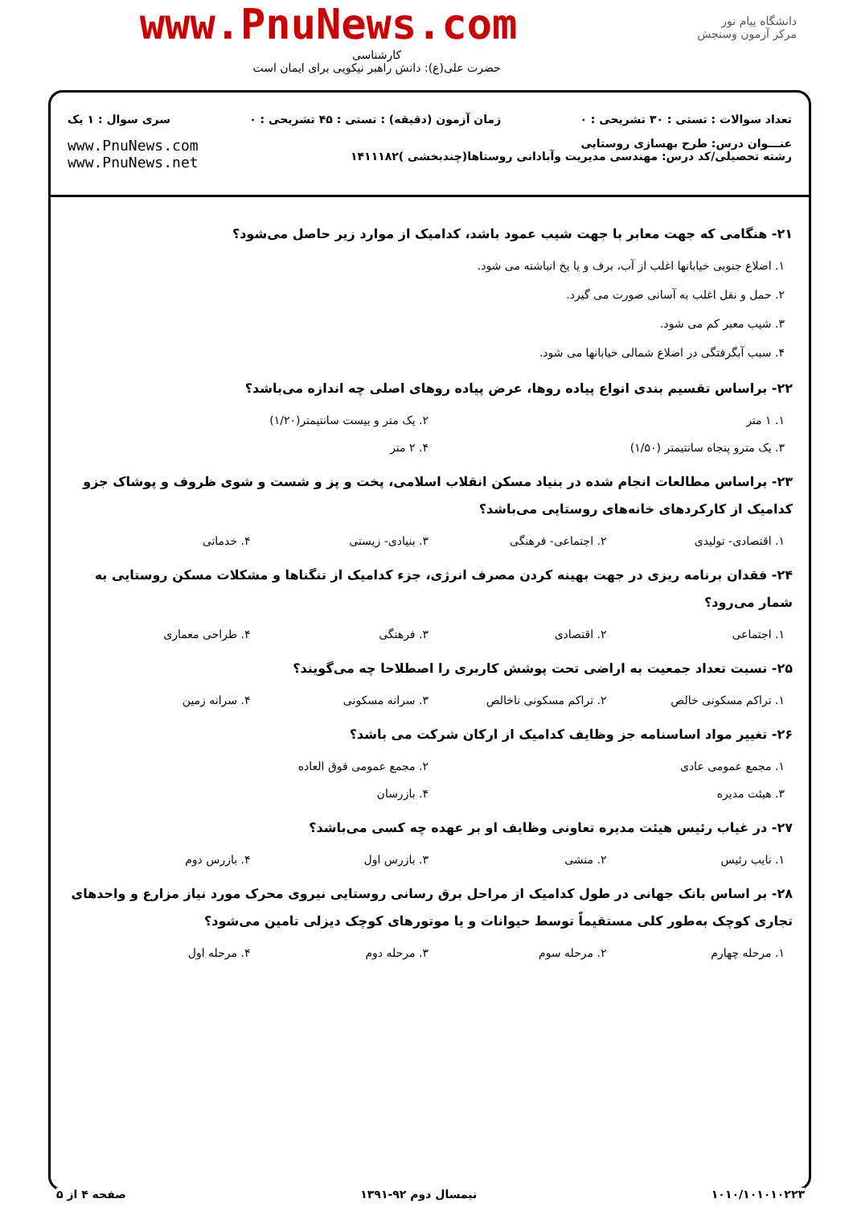دانشگاه پیام نور
مرکز آزمون وسنجش
www.PnuNews.com
کارشناسی
حضرت علی(ع): دانش راهبر نیکویی برای ایمان است
تعداد سوالات : تستی : ۳۰ تشریحی : ۰ زمان آزمون (دقیقه) : تستی : ۴۵ تشریحی : ۰ سری سوال : ۱ یک
عنـــوان درس: طرح بهسازی روستایی
رشته تحصیلی/کد درس: مهندسی مدیریت وآبادانی روستاها(چندبخشی )۱۴۱۱۱۸۲ www.PnuNews.com
www.PnuNews.net
۲۱- هنگامی که جهت معابر با جهت شیب عمود باشد، کدامیک از موارد زیر حاصل می‌شود؟
۱. اضلاع جنوبی خیابانها اغلب از آب، برف و یا یخ انباشته می شود.
۲. حمل و نقل اغلب به آسانی صورت می گیرد.
۳. شیب معبر کم می شود.
۴. سبب آبگرفتگی در اضلاع شمالی خیابانها می شود.
۲۲- براساس تقسیم بندی انواع پیاده روها، عرض پیاده روهای اصلی چه اندازه می‌باشد؟
۱. ۱ متر ۲. یک متر و بیست سانتیمتر(۱/۲۰)
۳. یک مترو پنجاه سانتیمتر (۱/۵۰) ۴. ۲ متر
۲۳- براساس مطالعات انجام شده در بنیاد مسکن انقلاب اسلامی، پخت و پز و شست و شوی ظروف و پوشاک جزو کدامیک از کارکردهای خانه‌های روستایی می‌باشد؟
۱. اقتصادی- تولیدی ۲. اجتماعی- فرهنگی ۳. بنیادی- زیستی ۴. خدماتی
۲۴- فقدان برنامه ریزی در جهت بهینه کردن مصرف انرژی، جزء کدامیک از تنگناها و مشکلات مسکن روستایی به شمار می‌رود؟
۱. اجتماعی ۲. اقتصادی ۳. فرهنگی ۴. طراحی معماری
۲۵- نسبت تعداد جمعیت به اراضی تحت پوشش کاربری را اصطلاحا چه می‌گویند؟
۱. تراکم مسکونی خالص ۲. تراکم مسکونی ناخالص ۳. سرانه مسکونی ۴. سرانه زمین
۲۶- تغییر مواد اساسنامه جز وظایف کدامیک از ارکان شرکت می باشد؟
۱. مجمع عمومی عادی ۲. مجمع عمومی فوق العاده
۳. هیئت مدیره ۴. بازرسان
۲۷- در غیاب رئیس هیئت مدیره تعاونی وظایف او بر عهده چه کسی می‌باشد؟
۱. نایب رئیس ۲. منشی ۳. بازرس اول ۴. بازرس دوم
۲۸- بر اساس بانک جهانی در طول کدامیک از مراحل برق رسانی روستایی نیروی محرک مورد نیاز مزارع و واحدهای تجاری کوچک به‌طور کلی مستقیماً توسط حیوانات و یا موتورهای کوچک دیزلی تامین می‌شود؟
۱. مرحله چهارم ۲. مرحله سوم ۳. مرحله دوم ۴. مرحله اول
۱۰۱۰/۱۰۱۰۱۰۲۲۳ نیمسال دوم ۹۲-۱۳۹۱ صفحه ۴ از ۵